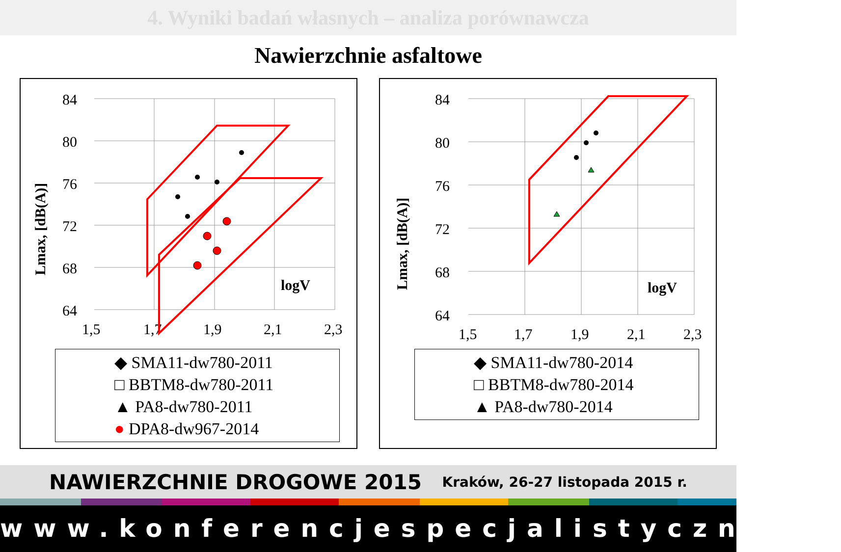4. Wyniki badań własnych – analiza porównawcza
Nawierzchnie asfaltowe
84
80
76
72
68
64
1,5
1,7
1,9
2,1
2,3
logV
Lmax, [dB(A)]
◆ SMA11-dw780-2011
□ BBTM8-dw780-2011
▲ PA8-dw780-2011
● DPA8-dw967-2014
84
80
76
72
68
64
1,5
1,7
1,9
2,1
2,3
logV
Lmax, [dB(A)]
◆ SMA11-dw780-2014
□ BBTM8-dw780-2014
▲ PA8-dw780-2014
NAWIERZCHNIE DROGOWE 2015 Kraków, 26-27 listopada 2015 r.
www.konferencjespecjalistyczne.pl